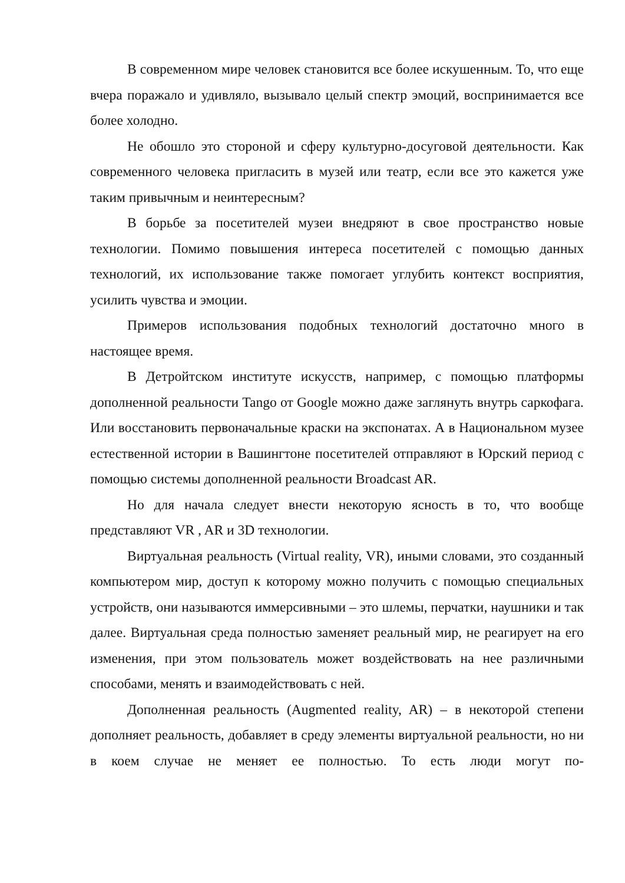В современном мире человек становится все более искушенным. То, что еще вчера поражало и удивляло, вызывало целый спектр эмоций, воспринимается все более холодно.
Не обошло это стороной и сферу культурно-досуговой деятельности. Как современного человека пригласить в музей или театр, если все это кажется уже таким привычным и неинтересным?
В борьбе за посетителей музеи внедряют в свое пространство новые технологии. Помимо повышения интереса посетителей с помощью данных технологий, их использование также помогает углубить контекст восприятия, усилить чувства и эмоции.
Примеров использования подобных технологий достаточно много в настоящее время.
В Детройтском институте искусств, например, с помощью платформы дополненной реальности Tango от Google можно даже заглянуть внутрь саркофага. Или восстановить первоначальные краски на экспонатах. А в Национальном музее естественной истории в Вашингтоне посетителей отправляют в Юрский период с помощью системы дополненной реальности Broadcast AR.
Но для начала следует внести некоторую ясность в то, что вообще представляют VR , AR и 3D технологии.
Виртуальная реальность (Virtual reality, VR), иными словами, это созданный компьютером мир, доступ к которому можно получить с помощью специальных устройств, они называются иммерсивными – это шлемы, перчатки, наушники и так далее. Виртуальная среда полностью заменяет реальный мир, не реагирует на его изменения, при этом пользователь может воздействовать на нее различными способами, менять и взаимодействовать с ней.
Дополненная реальность (Augmented reality, AR) – в некоторой степени дополняет реальность, добавляет в среду элементы виртуальной реальности, но ни в коем случае не меняет ее полностью. То есть люди могут по-